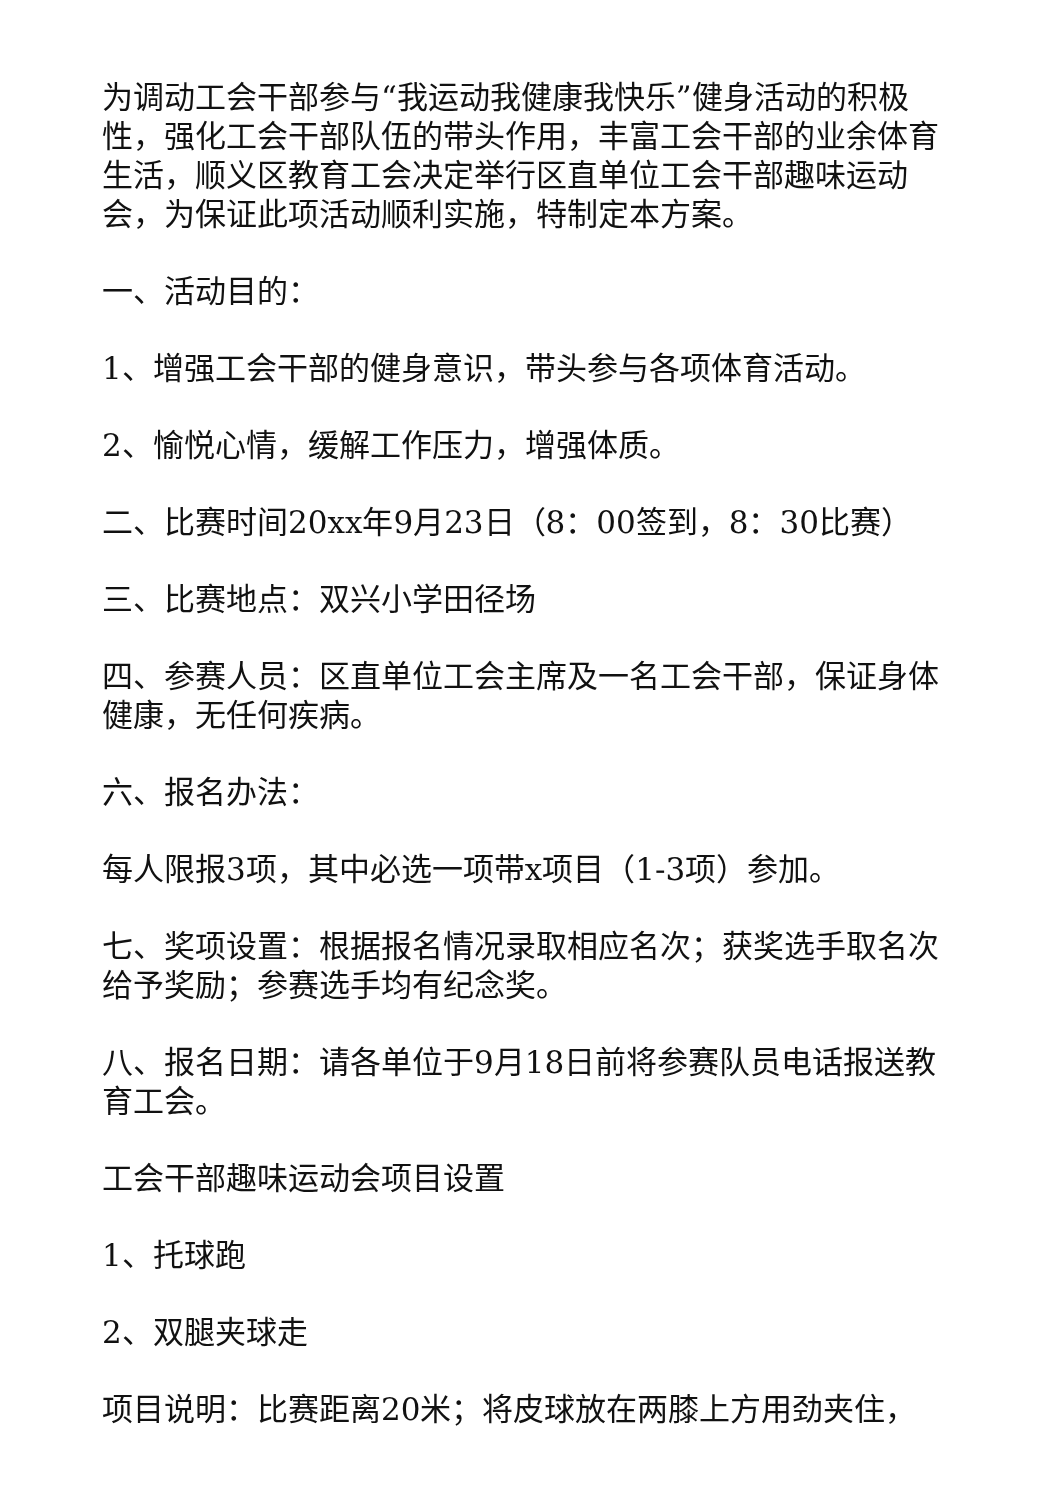为调动工会干部参与“我运动我健康我快乐”健身活动的积极性，强化工会干部队伍的带头作用，丰富工会干部的业余体育生活，顺义区教育工会决定举行区直单位工会干部趣味运动会，为保证此项活动顺利实施，特制定本方案。
一、活动目的：
1、增强工会干部的健身意识，带头参与各项体育活动。
2、愉悦心情，缓解工作压力，增强体质。
二、比赛时间20xx年9月23日（8：00签到，8：30比赛）
三、比赛地点：双兴小学田径场
四、参赛人员：区直单位工会主席及一名工会干部，保证身体健康，无任何疾病。
六、报名办法：
每人限报3项，其中必选一项带x项目（1-3项）参加。
七、奖项设置：根据报名情况录取相应名次；获奖选手取名次给予奖励；参赛选手均有纪念奖。
八、报名日期：请各单位于9月18日前将参赛队员电话报送教育工会。
工会干部趣味运动会项目设置
1、托球跑
2、双腿夹球走
项目说明：比赛距离20米；将皮球放在两膝上方用劲夹住，